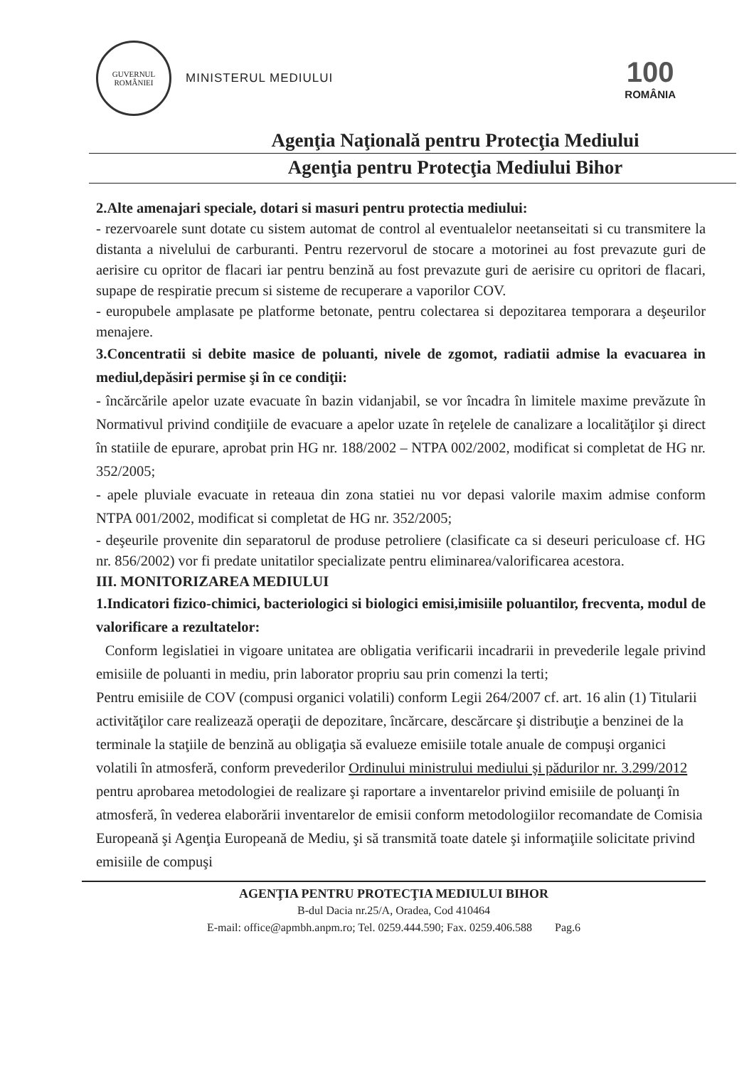GUVERNUL
ROMÂNIEI
MINISTERUL MEDIULUI
100
ROMÂNIA
Agenţia Naţională pentru Protecţia Mediului
Agenţia pentru Protecţia Mediului Bihor
2.Alte amenajari speciale, dotari si masuri pentru protectia mediului:
- rezervoarele sunt dotate cu sistem automat de control al eventualelor neetanseitati si cu transmitere la distanta a nivelului de carburanti. Pentru rezervorul de stocare a motorinei au fost prevazute guri de aerisire cu opritor de flacari iar pentru benzină au fost prevazute guri de aerisire cu opritori de flacari, supape de respiratie precum si sisteme de recuperare a vaporilor COV.
- europubele amplasate pe platforme betonate, pentru colectarea si depozitarea temporara a deşeurilor menajere.
3.Concentratii si debite masice de poluanti, nivele de zgomot, radiatii admise la evacuarea in mediul,depăsiri permise şi în ce condiţii:
- încărcările apelor uzate evacuate în bazin vidanjabil, se vor încadra în limitele maxime prevăzute în Normativul privind condiţiile de evacuare a apelor uzate în reţelele de canalizare a localităţilor şi direct în statiile de epurare, aprobat prin HG nr. 188/2002 – NTPA 002/2002, modificat si completat de HG nr. 352/2005;
- apele pluviale evacuate in reteaua din zona statiei nu vor depasi valorile maxim admise conform NTPA 001/2002, modificat si completat de HG nr. 352/2005;
- deşeurile provenite din separatorul de produse petroliere (clasificate ca si deseuri periculoase cf. HG nr. 856/2002) vor fi predate unitatilor specializate pentru eliminarea/valorificarea acestora.
III. MONITORIZAREA MEDIULUI
1.Indicatori fizico-chimici, bacteriologici si biologici emisi,imisiile poluantilor, frecventa, modul de valorificare a rezultatelor:
Conform legislatiei in vigoare unitatea are obligatia verificarii incadrarii in prevederile legale privind emisiile de poluanti in mediu, prin laborator propriu sau prin comenzi la terti;
Pentru emisiile de COV (compusi organici volatili) conform Legii 264/2007 cf. art. 16 alin (1) Titularii activităţilor care realizează operaţii de depozitare, încărcare, descărcare şi distribuţie a benzinei de la terminale la staţiile de benzină au obligaţia să evalueze emisiile totale anuale de compuşi organici volatili în atmosferă, conform prevederilor Ordinului ministrului mediului şi pădurilor nr. 3.299/2012 pentru aprobarea metodologiei de realizare şi raportare a inventarelor privind emisiile de poluanţi în atmosferă, în vederea elaborării inventarelor de emisii conform metodologiilor recomandate de Comisia Europeană şi Agenţia Europeană de Mediu, şi să transmită toate datele şi informaţiile solicitate privind emisiile de compuşi
AGENŢIA PENTRU PROTECŢIA MEDIULUI BIHOR
B-dul Dacia nr.25/A, Oradea, Cod 410464
E-mail: office@apmbh.anpm.ro; Tel. 0259.444.590; Fax. 0259.406.588 Pag.6